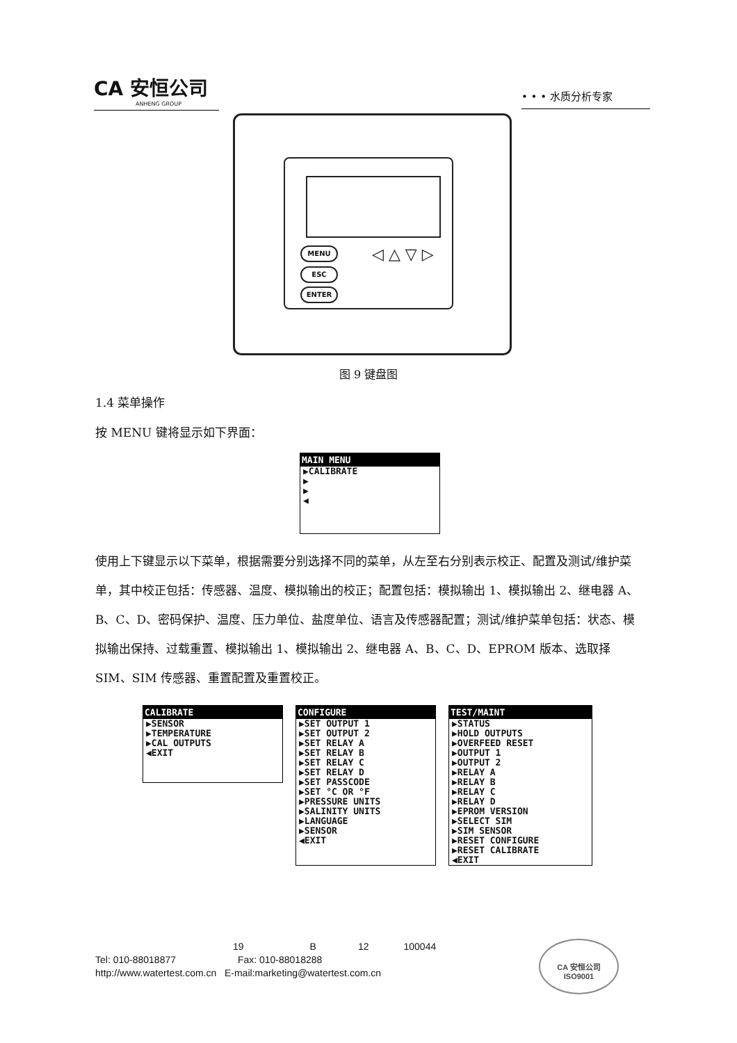CA 安恒公司
ANHENG GROUP
• • • 水质分析专家
MENU
ESC
ENTER
◁ △ ▽ ▷
图 9 键盘图
1.4 菜单操作
按 MENU 键将显示如下界面：
MAIN MENU
▶CALIBRATE
▶
▶
◀
使用上下键显示以下菜单，根据需要分别选择不同的菜单，从左至右分别表示校正、配置及测试/维护菜单，其中校正包括：传感器、温度、模拟输出的校正；配置包括：模拟输出 1、模拟输出 2、继电器 A、B、C、D、密码保护、温度、压力单位、盐度单位、语言及传感器配置；测试/维护菜单包括：状态、模拟输出保持、过载重置、模拟输出 1、模拟输出 2、继电器 A、B、C、D、EPROM 版本、选取择 SIM、SIM 传感器、重置配置及重置校正。
CALIBRATE
▶SENSOR
▶TEMPERATURE
▶CAL OUTPUTS
◀EXIT
CONFIGURE
▶SET OUTPUT 1
▶SET OUTPUT 2
▶SET RELAY A
▶SET RELAY B
▶SET RELAY C
▶SET RELAY D
▶SET PASSCODE
▶SET °C OR °F
▶PRESSURE UNITS
▶SALINITY UNITS
▶LANGUAGE
▶SENSOR
◀EXIT
TEST/MAINT
▶STATUS
▶HOLD OUTPUTS
▶OVERFEED RESET
▶OUTPUT 1
▶OUTPUT 2
▶RELAY A
▶RELAY B
▶RELAY C
▶RELAY D
▶EPROM VERSION
▶SELECT SIM
▶SIM SENSOR
▶RESET CONFIGURE
▶RESET CALIBRATE
◀EXIT
19 B 12 100044
Tel: 010-88018877 Fax: 010-88018288
http://www.watertest.com.cn E-mail:marketing@watertest.com.cn
CA 安恒公司
ISO9001